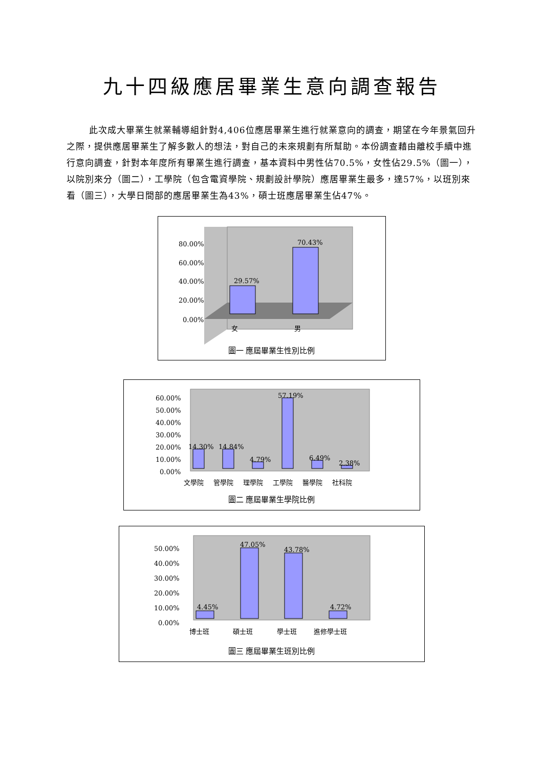九十四級應居畢業生意向調查報告
此次成大畢業生就業輔導組針對4,406位應居畢業生進行就業意向的調查，期望在今年景氣回升之際，提供應居畢業生了解多數人的想法，對自己的未來規劃有所幫助。本份調查藉由離校手續中進行意向調查，針對本年度所有畢業生進行調查，基本資料中男性佔70.5%，女性佔29.5%（圖一），以院別來分（圖二），工學院（包含電資學院、規劃設計學院）應居畢業生最多，達57%，以班別來看（圖三），大學日間部的應居畢業生為43%，碩士班應居畢業生佔47%。
80.00%
60.00%
40.00%
20.00%
0.00%
29.57%
70.43%
女
男
圖一 應屆畢業生性別比例
60.00%
50.00%
40.00%
30.00%
20.00%
10.00%
0.00%
14.30%
14.84%
4.79%
57.19%
6.49%
2.38%
文學院
管學院
理學院
工學院
醫學院
社科院
圖二 應屆畢業生學院比例
50.00%
40.00%
30.00%
20.00%
10.00%
0.00%
4.45%
47.05%
43.78%
4.72%
博士班
碩士班
學士班
進修學士班
圖三 應屆畢業生班別比例